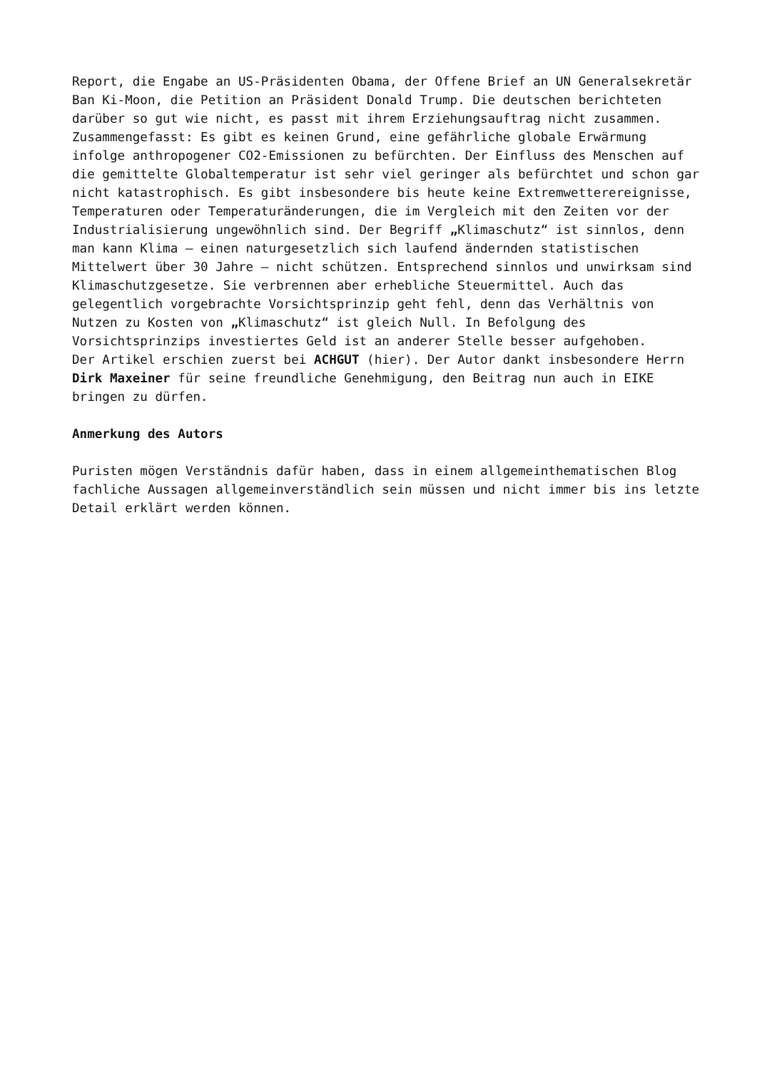Report, die Engabe an US-Präsidenten Obama, der Offene Brief an UN Generalsekretär Ban Ki-Moon, die Petition an Präsident Donald Trump. Die deutschen berichteten darüber so gut wie nicht, es passt mit ihrem Erziehungsauftrag nicht zusammen.
Zusammengefasst: Es gibt es keinen Grund, eine gefährliche globale Erwärmung infolge anthropogener CO2-Emissionen zu befürchten. Der Einfluss des Menschen auf die gemittelte Globaltemperatur ist sehr viel geringer als befürchtet und schon gar nicht katastrophisch. Es gibt insbesondere bis heute keine Extremwetterereignisse, Temperaturen oder Temperaturänderungen, die im Vergleich mit den Zeiten vor der Industrialisierung ungewöhnlich sind. Der Begriff „Klimaschutz“ ist sinnlos, denn man kann Klima – einen naturgesetzlich sich laufend ändernden statistischen Mittelwert über 30 Jahre – nicht schützen. Entsprechend sinnlos und unwirksam sind Klimaschutzgesetze. Sie verbrennen aber erhebliche Steuermittel. Auch das gelegentlich vorgebrachte Vorsichtsprinzip geht fehl, denn das Verhältnis von Nutzen zu Kosten von „Klimaschutz“ ist gleich Null. In Befolgung des Vorsichtsprinzips investiertes Geld ist an anderer Stelle besser aufgehoben.
Der Artikel erschien zuerst bei ACHGUT (hier). Der Autor dankt insbesondere Herrn Dirk Maxeiner für seine freundliche Genehmigung, den Beitrag nun auch in EIKE bringen zu dürfen.
Anmerkung des Autors
Puristen mögen Verständnis dafür haben, dass in einem allgemeinthematischen Blog fachliche Aussagen allgemeinverständlich sein müssen und nicht immer bis ins letzte Detail erklärt werden können.